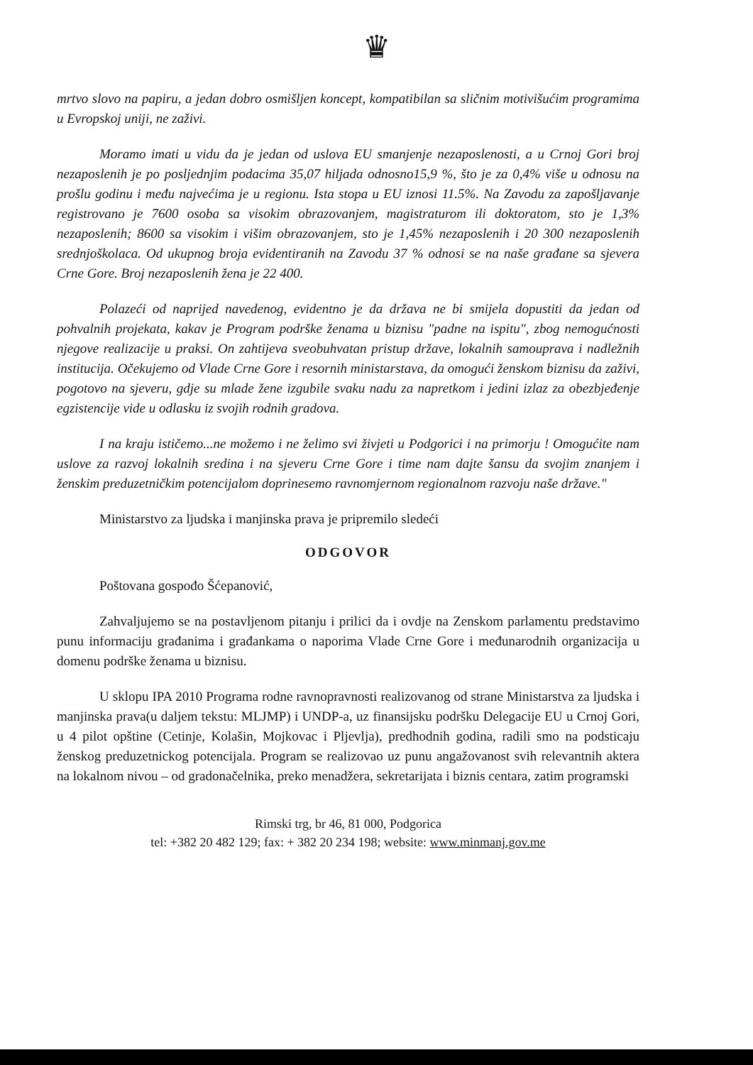♛
mrtvo slovo na papiru, a jedan dobro osmišljen koncept, kompatibilan sa sličnim motivišućim programima u Evropskoj uniji, ne zaživi.
Moramo imati u vidu da je jedan od uslova EU smanjenje nezaposlenosti, a u Crnoj Gori broj nezaposlenih je po posljednjim podacima 35,07 hiljada odnosno15,9 %, što je za 0,4% više u odnosu na prošlu godinu i među najvećima je u regionu. Ista stopa u EU iznosi 11.5%. Na Zavodu za zapošljavanje registrovano je 7600 osoba sa visokim obrazovanjem, magistraturom ili doktoratom, sto je 1,3% nezaposlenih; 8600 sa visokim i višim obrazovanjem, sto je 1,45% nezaposlenih i 20 300 nezaposlenih srednjoškolaca. Od ukupnog broja evidentiranih na Zavodu 37 % odnosi se na naše građane sa sjevera Crne Gore. Broj nezaposlenih žena je 22 400.
Polazeći od naprijed navedenog, evidentno je da država ne bi smijela dopustiti da jedan od pohvalnih projekata, kakav je Program podrške ženama u biznisu "padne na ispitu", zbog nemogućnosti njegove realizacije u praksi. On zahtijeva sveobuhvatan pristup države, lokalnih samouprava i nadležnih institucija. Očekujemo od Vlade Crne Gore i resornih ministarstava, da omogući ženskom biznisu da zaživi, pogotovo na sjeveru, gdje su mlade žene izgubile svaku nadu za napretkom i jedini izlaz za obezbjeđenje egzistencije vide u odlasku iz svojih rodnih gradova.
I na kraju ističemo...ne možemo i ne želimo svi živjeti u Podgorici i na primorju ! Omogućite nam uslove za razvoj lokalnih sredina i na sjeveru Crne Gore i time nam dajte šansu da svojim znanjem i ženskim preduzetničkim potencijalom doprinesemo ravnomjernom regionalnom razvoju naše države."
Ministarstvo za ljudska i manjinska prava je pripremilo sledeći
ODGOVOR
Poštovana gospođo Šćepanović,
Zahvaljujemo se na postavljenom pitanju i prilici da i ovdje na Zenskom parlamentu predstavimo punu informaciju građanima i građankama o naporima Vlade Crne Gore i međunarodnih organizacija u domenu podrške ženama u biznisu.
U sklopu IPA 2010 Programa rodne ravnopravnosti realizovanog od strane Ministarstva za ljudska i manjinska prava(u daljem tekstu: MLJMP) i UNDP-a, uz finansijsku podršku Delegacije EU u Crnoj Gori, u 4 pilot opštine (Cetinje, Kolašin, Mojkovac i Pljevlja), predhodnih godina, radili smo na podsticaju ženskog preduzetnickog potencijala. Program se realizovao uz punu angažovanost svih relevantnih aktera na lokalnom nivou – od gradonačelnika, preko menadžera, sekretarijata i biznis centara, zatim programski
Rimski trg, br 46, 81 000, Podgorica
tel: +382 20 482 129; fax: + 382 20 234 198; website: www.minmanj.gov.me